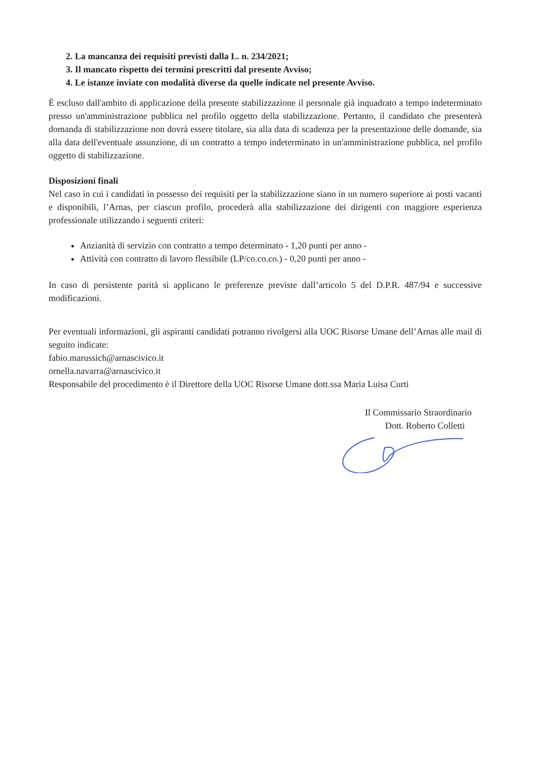2. La mancanza dei requisiti previsti dalla L. n. 234/2021;
3. Il mancato rispetto dei termini prescritti dal presente Avviso;
4. Le istanze inviate con modalità diverse da quelle indicate nel presente Avviso.
È escluso dall'ambito di applicazione della presente stabilizzazione il personale già inquadrato a tempo indeterminato presso un'amministrazione pubblica nel profilo oggetto della stabilizzazione. Pertanto, il candidato che presenterà domanda di stabilizzazione non dovrà essere titolare, sia alla data di scadenza per la presentazione delle domande, sia alla data dell'eventuale assunzione, di un contratto a tempo indeterminato in un'amministrazione pubblica, nel profilo oggetto di stabilizzazione.
Disposizioni finali
Nel caso in cui i candidati in possesso dei requisiti per la stabilizzazione siano in un numero superiore ai posti vacanti e disponibili, l’Arnas, per ciascun profilo, procederà alla stabilizzazione dei dirigenti con maggiore esperienza professionale utilizzando i seguenti criteri:
Anzianità di servizio con contratto a tempo determinato - 1,20 punti per anno -
Attività con contratto di lavoro flessibile (LP/co.co.co.) - 0,20 punti per anno -
In caso di persistente parità si applicano le preferenze previste dall’articolo 5 del D.P.R. 487/94 e successive modificazioni.
Per eventuali informazioni, gli aspiranti candidati potranno rivolgersi alla UOC Risorse Umane dell’Arnas alle mail di seguito indicate:
fabio.marussich@arnascivico.it
ornella.navarra@arnascivico.it
Responsabile del procedimento è il Direttore della UOC Risorse Umane dott.ssa Maria Luisa Curti
Il Commissario Straordinario
Dott. Roberto Colletti